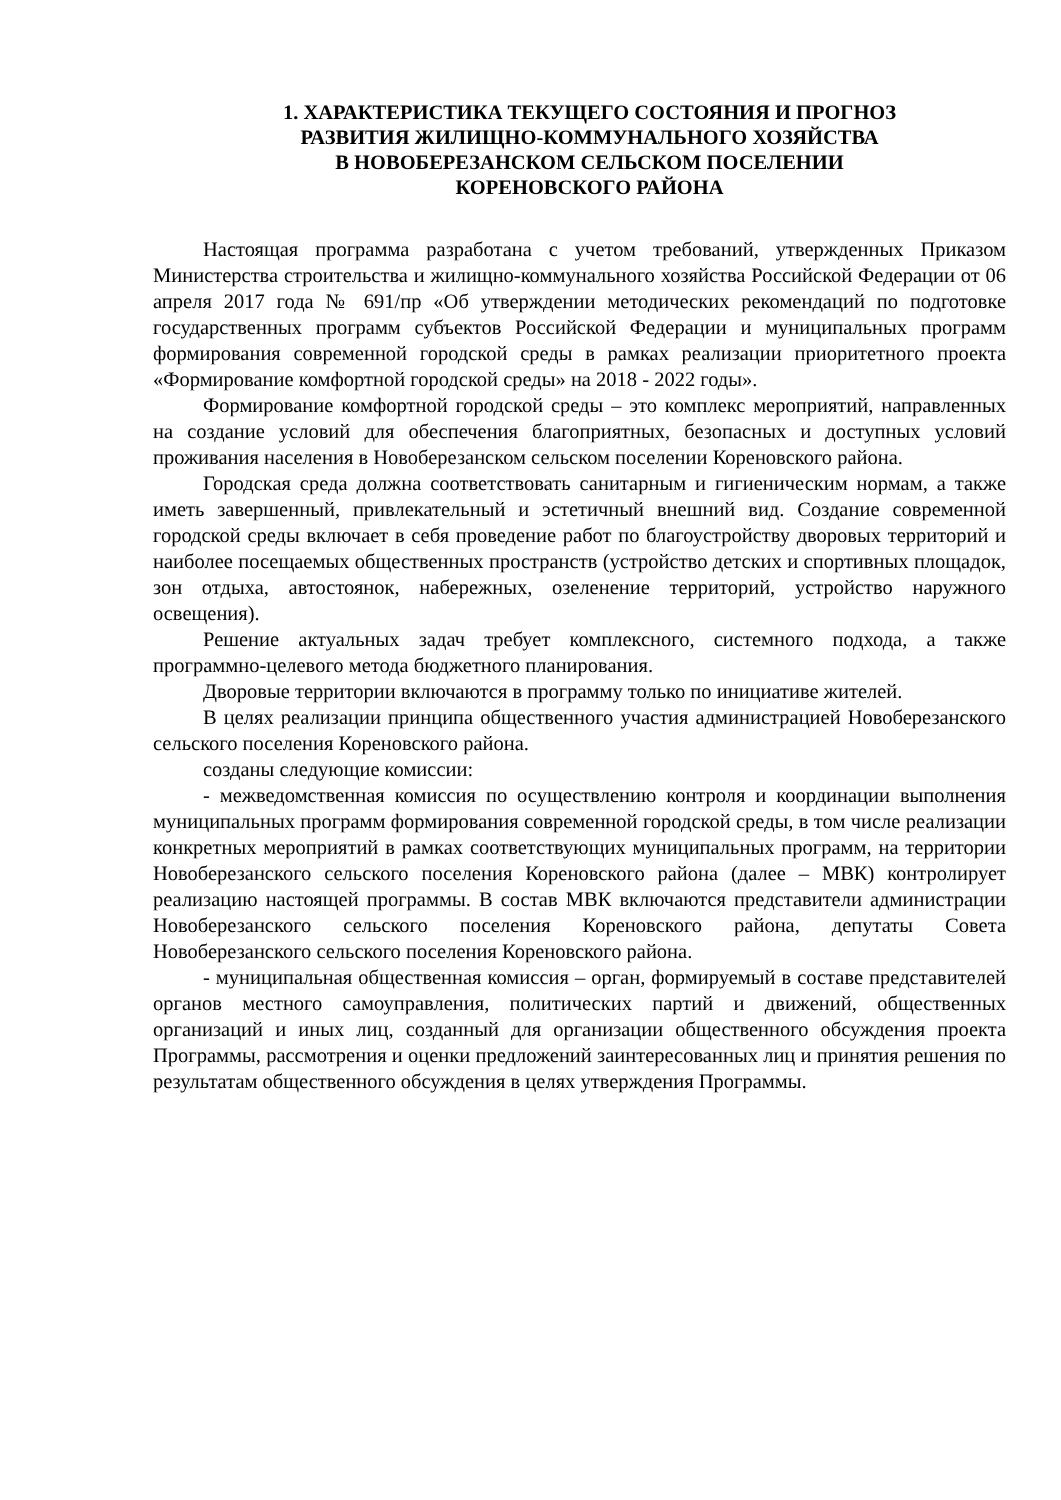1. ХАРАКТЕРИСТИКА ТЕКУЩЕГО СОСТОЯНИЯ И ПРОГНОЗ
РАЗВИТИЯ ЖИЛИЩНО-КОММУНАЛЬНОГО ХОЗЯЙСТВА
В НОВОБЕРЕЗАНСКОМ СЕЛЬСКОМ ПОСЕЛЕНИИ
КОРЕНОВСКОГО РАЙОНА
Настоящая программа разработана с учетом требований, утвержденных Приказом Министерства строительства и жилищно-коммунального хозяйства Российской Федерации от 06 апреля 2017 года № 691/пр «Об утверждении методических рекомендаций по подготовке государственных программ субъектов Российской Федерации и муниципальных программ формирования современной городской среды в рамках реализации приоритетного проекта «Формирование комфортной городской среды» на 2018 - 2022 годы».
Формирование комфортной городской среды – это комплекс мероприятий, направленных на создание условий для обеспечения благоприятных, безопасных и доступных условий проживания населения в Новоберезанском сельском поселении Кореновского района.
Городская среда должна соответствовать санитарным и гигиеническим нормам, а также иметь завершенный, привлекательный и эстетичный внешний вид. Создание современной городской среды включает в себя проведение работ по благоустройству дворовых территорий и наиболее посещаемых общественных пространств (устройство детских и спортивных площадок, зон отдыха, автостоянок, набережных, озеленение территорий, устройство наружного освещения).
Решение актуальных задач требует комплексного, системного подхода, а также программно-целевого метода бюджетного планирования.
Дворовые территории включаются в программу только по инициативе жителей.
В целях реализации принципа общественного участия администрацией Новоберезанского сельского поселения Кореновского района.
созданы следующие комиссии:
- межведомственная комиссия по осуществлению контроля и координации выполнения муниципальных программ формирования современной городской среды, в том числе реализации конкретных мероприятий в рамках соответствующих муниципальных программ, на территории Новоберезанского сельского поселения Кореновского района (далее – МВК) контролирует реализацию настоящей программы. В состав МВК включаются представители администрации Новоберезанского сельского поселения Кореновского района, депутаты Совета Новоберезанского сельского поселения Кореновского района.
- муниципальная общественная комиссия – орган, формируемый в составе представителей органов местного самоуправления, политических партий и движений, общественных организаций и иных лиц, созданный для организации общественного обсуждения проекта Программы, рассмотрения и оценки предложений заинтересованных лиц и принятия решения по результатам общественного обсуждения в целях утверждения Программы.